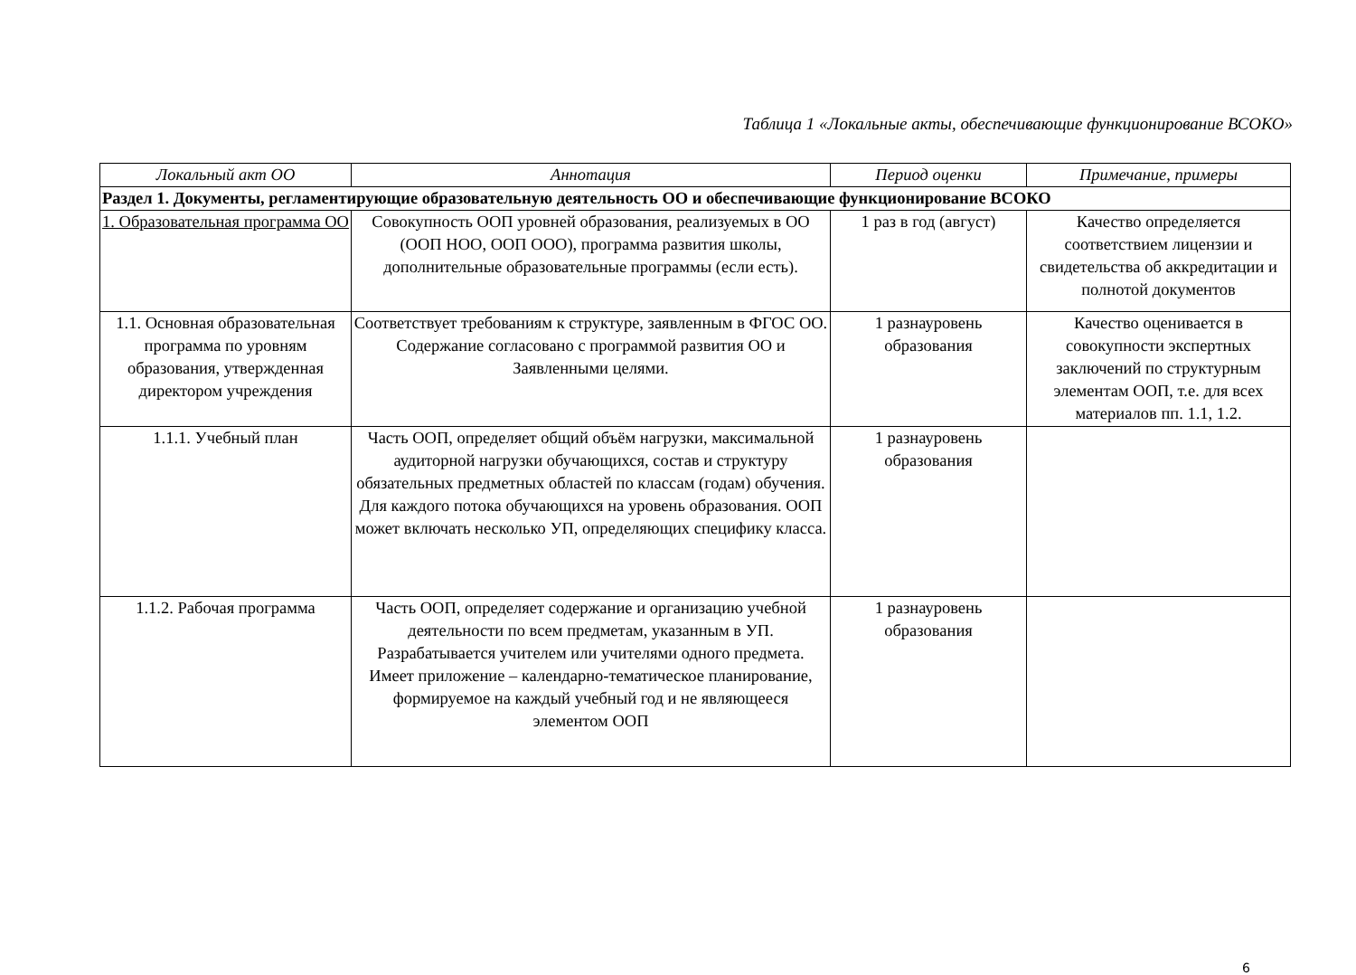Таблица 1 «Локальные акты, обеспечивающие функционирование ВСОКО»
| Локальный акт ОО | Аннотация | Период оценки | Примечание, примеры |
| --- | --- | --- | --- |
| Раздел 1. Документы, регламентирующие образовательную деятельность ОО и обеспечивающие функционирование ВСОКО | | | |
| 1. Образовательная программа ОО | Совокупность ООП уровней образования, реализуемых в ОО (ООП НОО, ООП ООО), программа развития школы, дополнительные образовательные программы (если есть). | 1 раз в год (август) | Качество определяется соответствием лицензии и свидетельства об аккредитации и полнотой документов |
| 1.1. Основная образовательная программа по уровням образования, утвержденная директором учреждения | Соответствует требованиям к структуре, заявленным в ФГОС ОО. Содержание согласовано с программой развития ОО и Заявленными целями. | 1 разнауровень образования | Качество оценивается в совокупности экспертных заключений по структурным элементам ООП, т.е. для всех материалов пп. 1.1, 1.2. |
| 1.1.1. Учебный план | Часть ООП, определяет общий объём нагрузки, максимальной аудиторной нагрузки обучающихся, состав и структуру обязательных предметных областей по классам (годам) обучения. Для каждого потока обучающихся на уровень образования. ООП может включать несколько УП, определяющих специфику класса. | 1 разнауровень образования | |
| 1.1.2. Рабочая программа | Часть ООП, определяет содержание и организацию учебной деятельности по всем предметам, указанным в УП. Разрабатывается учителем или учителями одного предмета. Имеет приложение – календарно-тематическое планирование, формируемое на каждый учебный год и не являющееся элементом ООП | 1 разнауровень образования | |
6